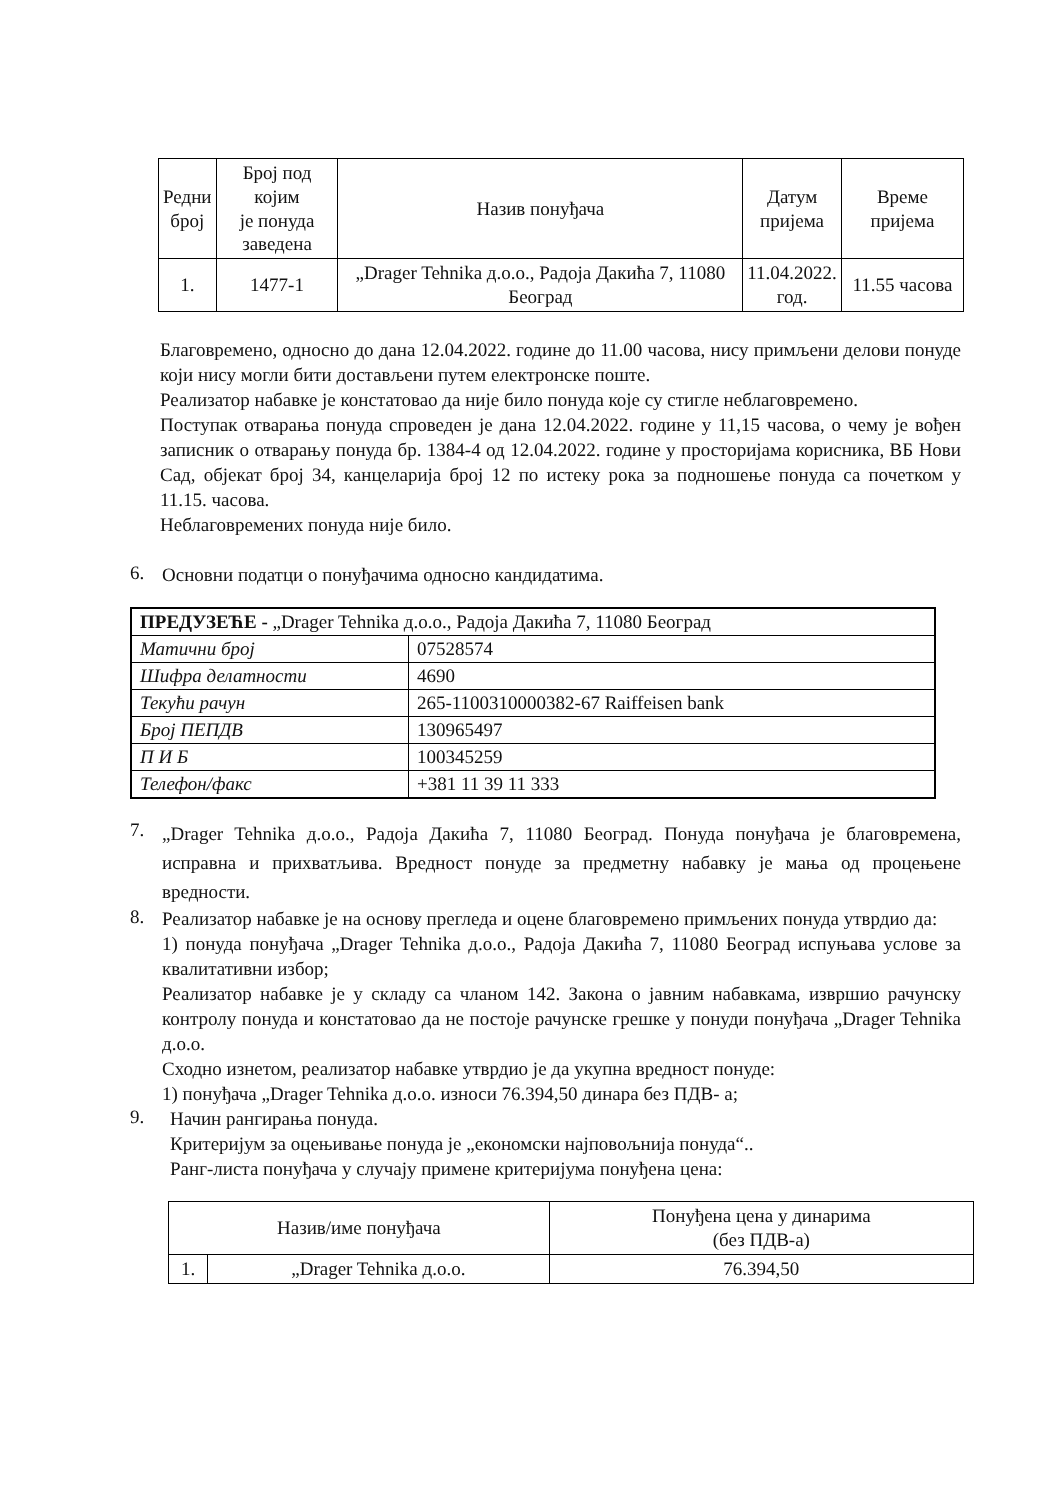| Редни број | Број под којим је понуда заведена | Назив понуђача | Датум пријема | Време пријема |
| --- | --- | --- | --- | --- |
| 1. | 1477-1 | „Drager Tehnika д.о.о., Радоја Дакића 7, 11080 Београд | 11.04.2022. год. | 11.55 часова |
Благовремено, односно до дана 12.04.2022. године до 11.00 часова, нису примљени делови понуде који нису могли бити достављени путем електронске поште.
Реализатор набавке је констатовао да није било понуда које су стигле неблаговремено.
Поступак отварања понуда спроведен је дана 12.04.2022. године у 11,15 часова, о чему је вођен записник о отварању понуда бр. 1384-4 од 12.04.2022. године у просторијама корисника, ВБ Нови Сад, објекат број 34, канцеларија број 12 по истеку рока за подношење понуда са почетком у 11.15. часова.
Неблаговремених понуда није било.
6.
Основни податци о понуђачима односно кандидатима.
| ПРЕДУЗЕЋЕ - „Drager Tehnika д.о.о., Радоја Дакића 7, 11080 Београд | |
| Матични број | 07528574 |
| Шифра делатности | 4690 |
| Текући рачун | 265-1100310000382-67 Raiffeisen bank |
| Број ПЕПДВ | 130965497 |
| П И Б | 100345259 |
| Телефон/факс | +381 11 39 11 333 |
7.
„Drager Tehnika д.о.о., Радоја Дакића 7, 11080 Београд. Понуда понуђача је благовремена, исправна и прихватљива. Вредност понуде за предметну набавку је мања од процењене вредности.
8.
Реализатор набавке је на основу прегледа и оцене благовремено примљених понуда утврдио да:
1) понуда понуђача „Drager Tehnika д.о.о., Радоја Дакића 7, 11080 Београд испуњава услове за квалитативни избор;
Реализатор набавке је у складу са чланом 142. Закона о јавним набавкама, извршио рачунску контролу понуда и констатовао да не постоје рачунске грешке у понуди понуђача „Drager Tehnika д.о.о.
Сходно изнетом, реализатор набавке утврдио је да укупна вредност понуде:
1) понуђача „Drager Tehnika д.о.о. износи 76.394,50 динара без ПДВ- а;
9.
Начин рангирања понуда.
Критеријум за оцењивање понуда је „економски најповољнија понуда“..
Ранг-листа понуђача у случају примене критеријума понуђена цена:
| Назив/име понуђача | | Понуђена цена у динарима (без ПДВ-а) |
| --- | --- | --- |
| 1. | „Drager Tehnika д.о.о. | 76.394,50 |